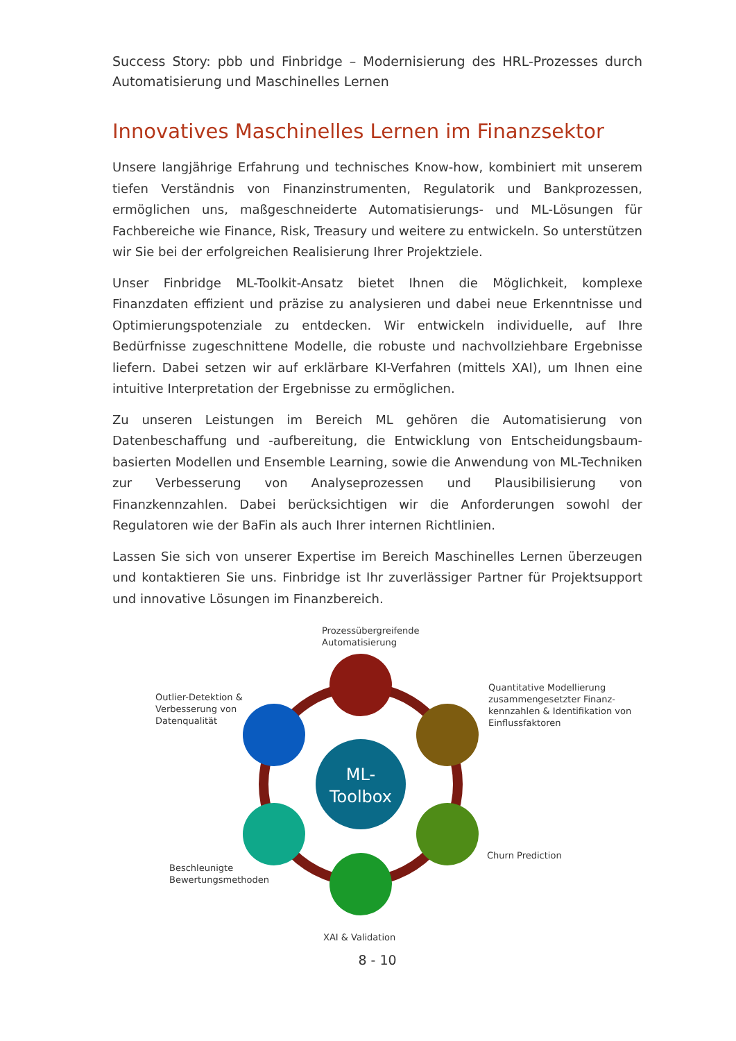Success Story: pbb und Finbridge – Modernisierung des HRL-Prozesses durch Automatisierung und Maschinelles Lernen
Innovatives Maschinelles Lernen im Finanzsektor
Unsere langjährige Erfahrung und technisches Know-how, kombiniert mit unserem tiefen Verständnis von Finanzinstrumenten, Regulatorik und Bankprozessen, ermöglichen uns, maßgeschneiderte Automatisierungs- und ML-Lösungen für Fachbereiche wie Finance, Risk, Treasury und weitere zu entwickeln. So unterstützen wir Sie bei der erfolgreichen Realisierung Ihrer Projektziele.
Unser Finbridge ML-Toolkit-Ansatz bietet Ihnen die Möglichkeit, komplexe Finanzdaten effizient und präzise zu analysieren und dabei neue Erkenntnisse und Optimierungspotenziale zu entdecken. Wir entwickeln individuelle, auf Ihre Bedürfnisse zugeschnittene Modelle, die robuste und nachvollziehbare Ergebnisse liefern. Dabei setzen wir auf erklärbare KI-Verfahren (mittels XAI), um Ihnen eine intuitive Interpretation der Ergebnisse zu ermöglichen.
Zu unseren Leistungen im Bereich ML gehören die Automatisierung von Datenbeschaffung und -aufbereitung, die Entwicklung von Entscheidungsbaum-basierten Modellen und Ensemble Learning, sowie die Anwendung von ML-Techniken zur Verbesserung von Analyseprozessen und Plausibilisierung von Finanzkennzahlen. Dabei berücksichtigen wir die Anforderungen sowohl der Regulatoren wie der BaFin als auch Ihrer internen Richtlinien.
Lassen Sie sich von unserer Expertise im Bereich Maschinelles Lernen überzeugen und kontaktieren Sie uns. Finbridge ist Ihr zuverlässiger Partner für Projektsupport und innovative Lösungen im Finanzbereich.
ML-
Toolbox
Prozessübergreifende
Automatisierung
Quantitative Modellierung
zusammengesetzter Finanz-
kennzahlen & Identifikation von
Einflussfaktoren
Outlier-Detektion &
Verbesserung von
Datenqualität
Churn Prediction
Beschleunigte
Bewertungsmethoden
XAI & Validation
8 - 10